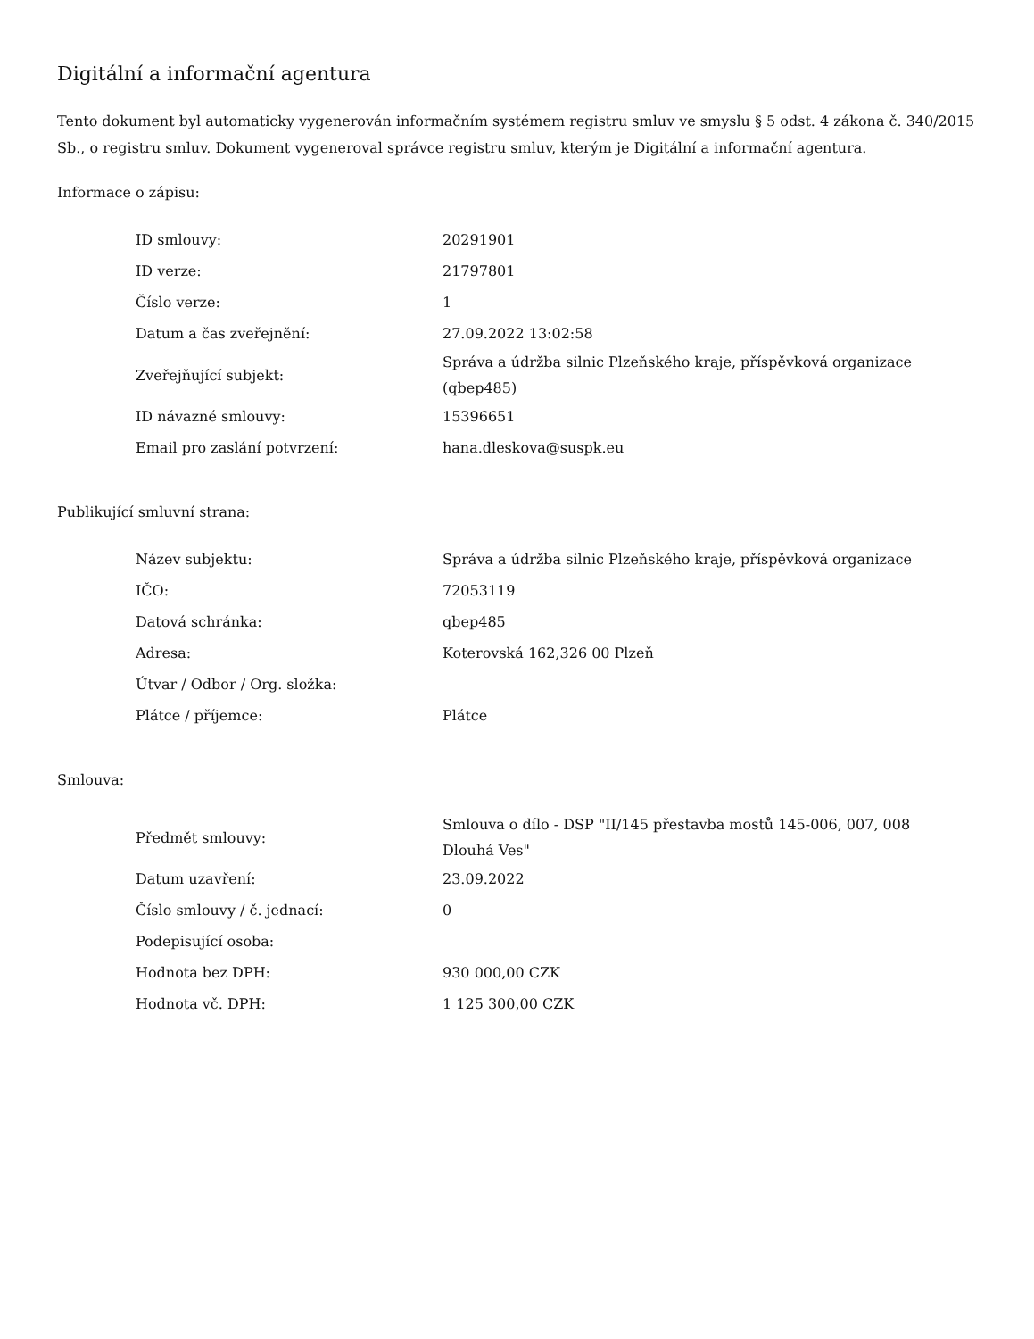Digitální a informační agentura
Tento dokument byl automaticky vygenerován informačním systémem registru smluv ve smyslu § 5 odst. 4 zákona č. 340/2015 Sb., o registru smluv. Dokument vygeneroval správce registru smluv, kterým je Digitální a informační agentura.
Informace o zápisu:
| ID smlouvy: | 20291901 |
| ID verze: | 21797801 |
| Číslo verze: | 1 |
| Datum a čas zveřejnění: | 27.09.2022 13:02:58 |
| Zveřejňující subjekt: | Správa a údržba silnic Plzeňského kraje, příspěvková organizace (qbep485) |
| ID návazné smlouvy: | 15396651 |
| Email pro zaslání potvrzení: | hana.dleskova@suspk.eu |
Publikující smluvní strana:
| Název subjektu: | Správa a údržba silnic Plzeňského kraje, příspěvková organizace |
| IČO: | 72053119 |
| Datová schránka: | qbep485 |
| Adresa: | Koterovská 162,326 00 Plzeň |
| Útvar / Odbor / Org. složka: | |
| Plátce / příjemce: | Plátce |
Smlouva:
| Předmět smlouvy: | Smlouva o dílo - DSP "II/145 přestavba mostů 145-006, 007, 008 Dlouhá Ves" |
| Datum uzavření: | 23.09.2022 |
| Číslo smlouvy / č. jednací: | 0 |
| Podepisující osoba: | |
| Hodnota bez DPH: | 930 000,00 CZK |
| Hodnota vč. DPH: | 1 125 300,00 CZK |